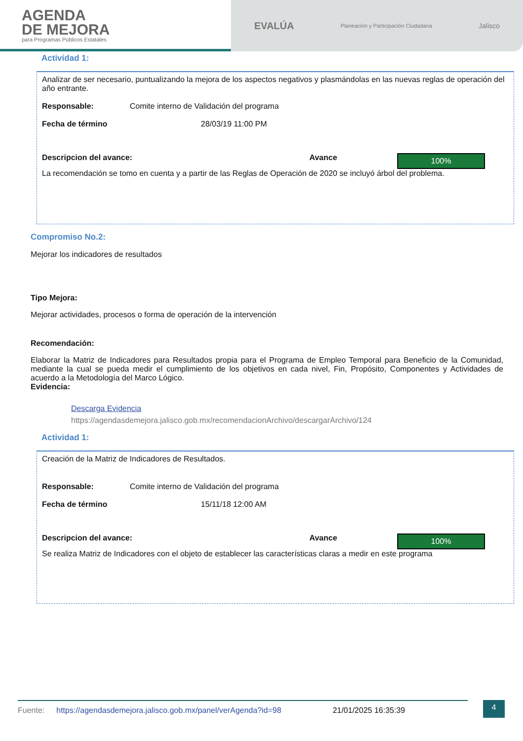AGENDA
DE MEJORA
para Programas Públicos Estatales
EVALÚA Planeación y Participación Ciudadana Jalisco
Actividad 1:
Analizar de ser necesario, puntualizando la mejora de los aspectos negativos y plasmándolas en las nuevas reglas de operación del año entrante.
Responsable: Comite interno de Validación del programa
Fecha de término 28/03/19 11:00 PM
Descripcion del avance: Avance 100%
La recomendación se tomo en cuenta y a partir de las Reglas de Operación de 2020 se incluyó árbol del problema.
Compromiso No.2:
Mejorar los indicadores de resultados
Tipo Mejora:
Mejorar actividades, procesos o forma de operación de la intervención
Recomendación:
Elaborar la Matriz de Indicadores para Resultados propia para el Programa de Empleo Temporal para Beneficio de la Comunidad, mediante la cual se pueda medir el cumplimiento de los objetivos en cada nivel, Fin, Propósito, Componentes y Actividades de acuerdo a la Metodología del Marco Lógico.
Evidencia:
Descarga Evidencia
https://agendasdemejora.jalisco.gob.mx/recomendacionArchivo/descargarArchivo/124
Actividad 1:
Creación de la Matriz de Indicadores de Resultados.
Responsable: Comite interno de Validación del programa
Fecha de término 15/11/18 12:00 AM
Descripcion del avance: Avance 100%
Se realiza Matriz de Indicadores con el objeto de establecer las características claras a medir en este programa
Fuente: https://agendasdemejora.jalisco.gob.mx/panel/verAgenda?id=98 21/01/2025 16:35:39 4